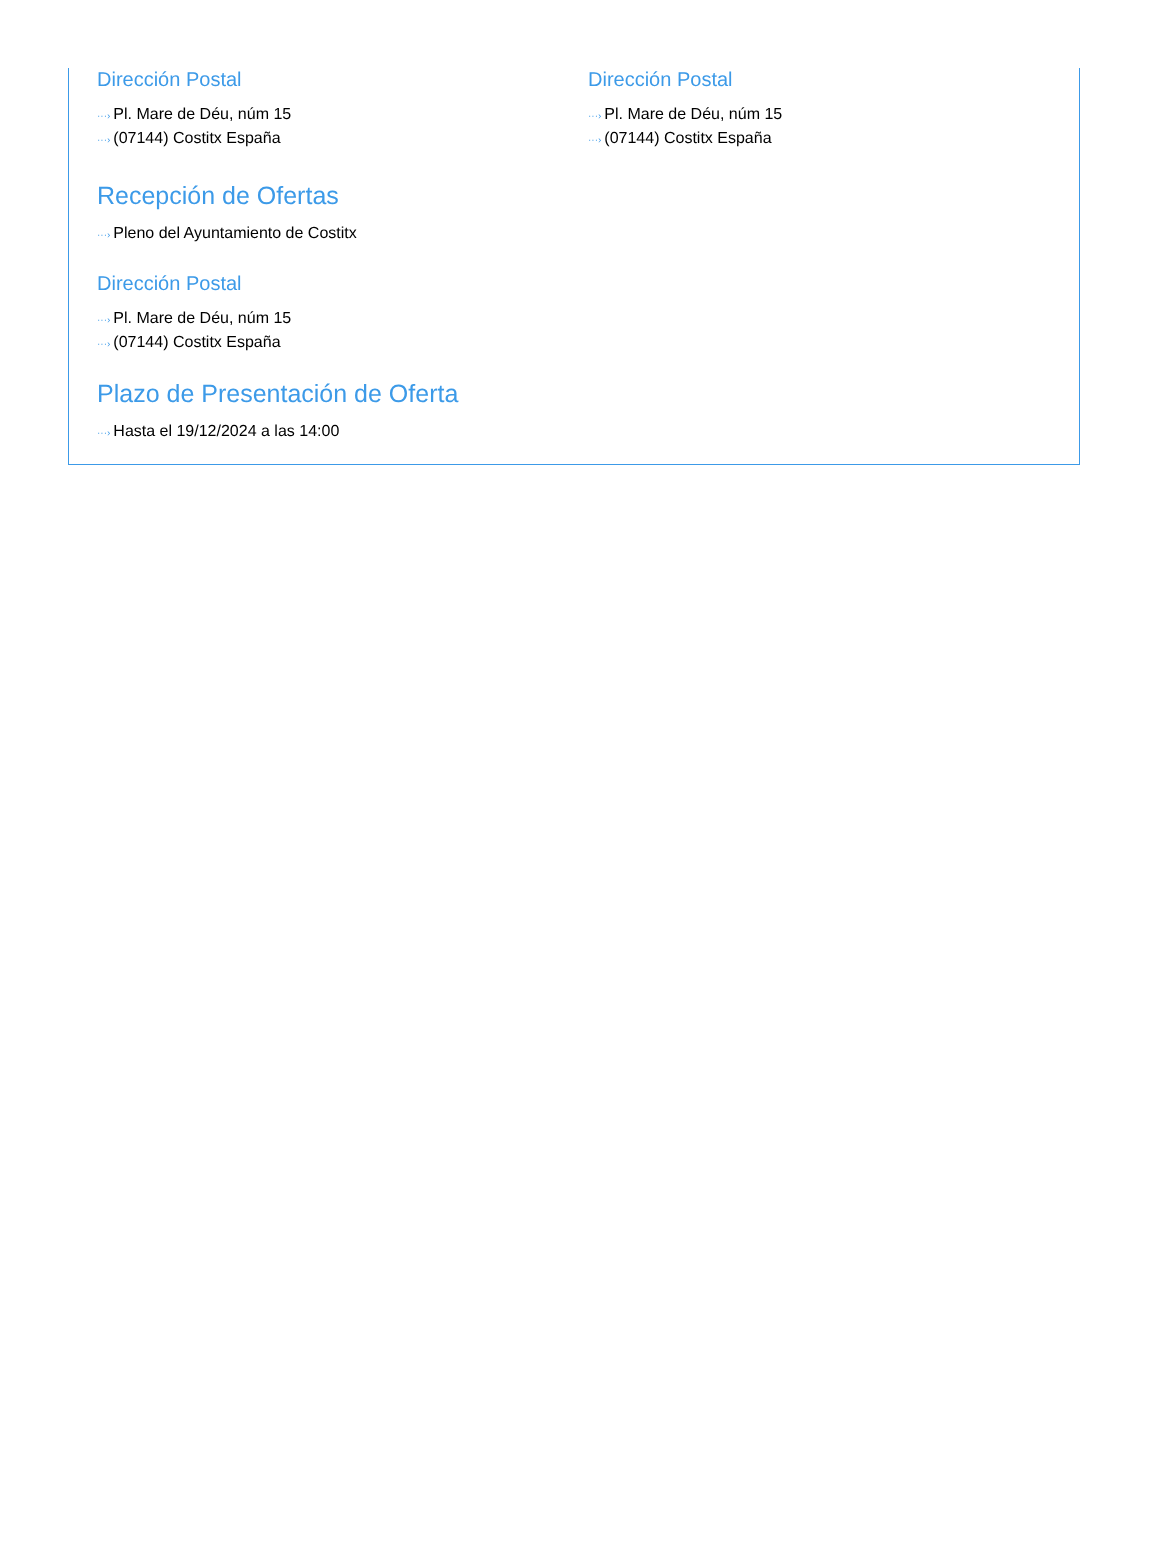Dirección Postal
···› Pl. Mare de Déu, núm 15
···› (07144) Costitx España
Dirección Postal
···› Pl. Mare de Déu, núm 15
···› (07144) Costitx España
Recepción de Ofertas
···› Pleno del Ayuntamiento de Costitx
Dirección Postal
···› Pl. Mare de Déu, núm 15
···› (07144) Costitx España
Plazo de Presentación de Oferta
···› Hasta el 19/12/2024 a las 14:00